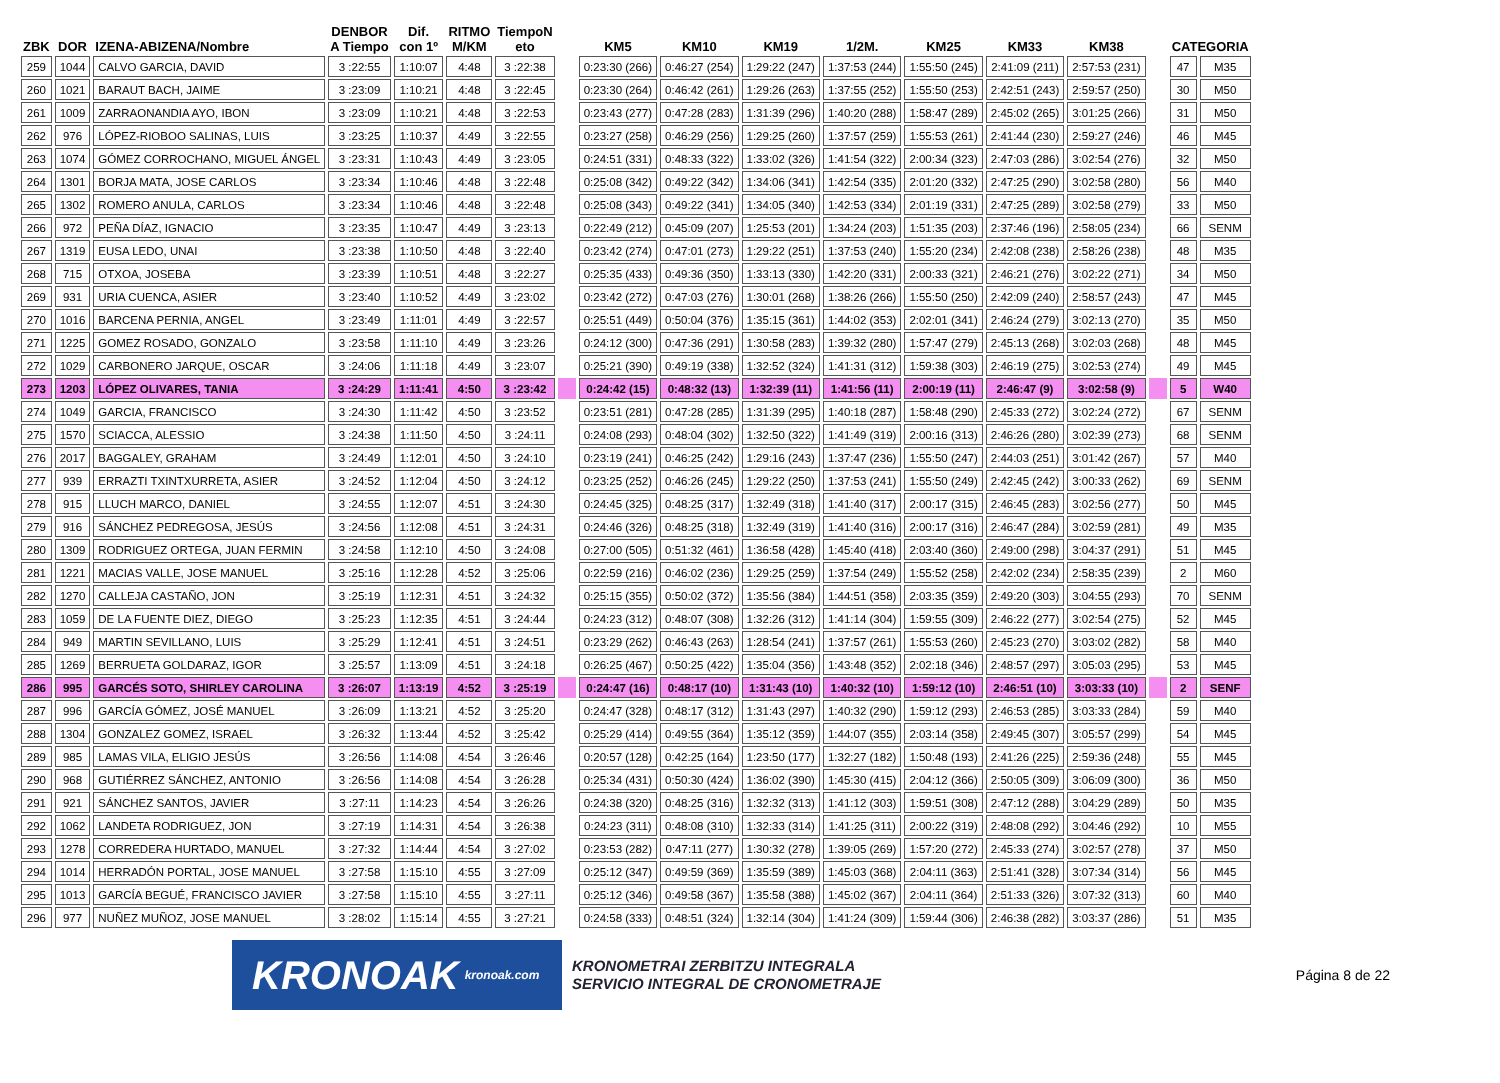| ZBK | DOR | IZENA-ABIZENA/Nombre | DENBOR A Tiempo | Dif. con 1º | RITMO M/KM | TiempoN eto | | KM5 | KM10 | KM19 | 1/2M. | KM25 | KM33 | KM38 | | CATEGORIA | |
| --- | --- | --- | --- | --- | --- | --- | --- | --- | --- | --- | --- | --- | --- | --- | --- | --- | --- |
| 259 | 1044 | CALVO GARCIA, DAVID | 3 :22:55 | 1:10:07 | 4:48 | 3 :22:38 | | 0:23:30 (266) | 0:46:27 (254) | 1:29:22 (247) | 1:37:53 (244) | 1:55:50 (245) | 2:41:09 (211) | 2:57:53 (231) | | 47 | M35 |
| 260 | 1021 | BARAUT BACH, JAIME | 3 :23:09 | 1:10:21 | 4:48 | 3 :22:45 | | 0:23:30 (264) | 0:46:42 (261) | 1:29:26 (263) | 1:37:55 (252) | 1:55:50 (253) | 2:42:51 (243) | 2:59:57 (250) | | 30 | M50 |
| 261 | 1009 | ZARRAONANDIA AYO, IBON | 3 :23:09 | 1:10:21 | 4:48 | 3 :22:53 | | 0:23:43 (277) | 0:47:28 (283) | 1:31:39 (296) | 1:40:20 (288) | 1:58:47 (289) | 2:45:02 (265) | 3:01:25 (266) | | 31 | M50 |
| 262 | 976 | LÓPEZ-RIOBOO SALINAS, LUIS | 3 :23:25 | 1:10:37 | 4:49 | 3 :22:55 | | 0:23:27 (258) | 0:46:29 (256) | 1:29:25 (260) | 1:37:57 (259) | 1:55:53 (261) | 2:41:44 (230) | 2:59:27 (246) | | 46 | M45 |
| 263 | 1074 | GÓMEZ CORROCHANO, MIGUEL ÁNGEL | 3 :23:31 | 1:10:43 | 4:49 | 3 :23:05 | | 0:24:51 (331) | 0:48:33 (322) | 1:33:02 (326) | 1:41:54 (322) | 2:00:34 (323) | 2:47:03 (286) | 3:02:54 (276) | | 32 | M50 |
| 264 | 1301 | BORJA MATA, JOSE CARLOS | 3 :23:34 | 1:10:46 | 4:48 | 3 :22:48 | | 0:25:08 (342) | 0:49:22 (342) | 1:34:06 (341) | 1:42:54 (335) | 2:01:20 (332) | 2:47:25 (290) | 3:02:58 (280) | | 56 | M40 |
| 265 | 1302 | ROMERO ANULA, CARLOS | 3 :23:34 | 1:10:46 | 4:48 | 3 :22:48 | | 0:25:08 (343) | 0:49:22 (341) | 1:34:05 (340) | 1:42:53 (334) | 2:01:19 (331) | 2:47:25 (289) | 3:02:58 (279) | | 33 | M50 |
| 266 | 972 | PEÑA DÍAZ, IGNACIO | 3 :23:35 | 1:10:47 | 4:49 | 3 :23:13 | | 0:22:49 (212) | 0:45:09 (207) | 1:25:53 (201) | 1:34:24 (203) | 1:51:35 (203) | 2:37:46 (196) | 2:58:05 (234) | | 66 | SENM |
| 267 | 1319 | EUSA LEDO, UNAI | 3 :23:38 | 1:10:50 | 4:48 | 3 :22:40 | | 0:23:42 (274) | 0:47:01 (273) | 1:29:22 (251) | 1:37:53 (240) | 1:55:20 (234) | 2:42:08 (238) | 2:58:26 (238) | | 48 | M35 |
| 268 | 715 | OTXOA, JOSEBA | 3 :23:39 | 1:10:51 | 4:48 | 3 :22:27 | | 0:25:35 (433) | 0:49:36 (350) | 1:33:13 (330) | 1:42:20 (331) | 2:00:33 (321) | 2:46:21 (276) | 3:02:22 (271) | | 34 | M50 |
| 269 | 931 | URIA CUENCA, ASIER | 3 :23:40 | 1:10:52 | 4:49 | 3 :23:02 | | 0:23:42 (272) | 0:47:03 (276) | 1:30:01 (268) | 1:38:26 (266) | 1:55:50 (250) | 2:42:09 (240) | 2:58:57 (243) | | 47 | M45 |
| 270 | 1016 | BARCENA PERNIA, ANGEL | 3 :23:49 | 1:11:01 | 4:49 | 3 :22:57 | | 0:25:51 (449) | 0:50:04 (376) | 1:35:15 (361) | 1:44:02 (353) | 2:02:01 (341) | 2:46:24 (279) | 3:02:13 (270) | | 35 | M50 |
| 271 | 1225 | GOMEZ ROSADO, GONZALO | 3 :23:58 | 1:11:10 | 4:49 | 3 :23:26 | | 0:24:12 (300) | 0:47:36 (291) | 1:30:58 (283) | 1:39:32 (280) | 1:57:47 (279) | 2:45:13 (268) | 3:02:03 (268) | | 48 | M45 |
| 272 | 1029 | CARBONERO JARQUE, OSCAR | 3 :24:06 | 1:11:18 | 4:49 | 3 :23:07 | | 0:25:21 (390) | 0:49:19 (338) | 1:32:52 (324) | 1:41:31 (312) | 1:59:38 (303) | 2:46:19 (275) | 3:02:53 (274) | | 49 | M45 |
| 273 | 1203 | LÓPEZ OLIVARES, TANIA | 3 :24:29 | 1:11:41 | 4:50 | 3 :23:42 | | 0:24:42 (15) | 0:48:32 (13) | 1:32:39 (11) | 1:41:56 (11) | 2:00:19 (11) | 2:46:47 (9) | 3:02:58 (9) | | 5 | W40 |
| 274 | 1049 | GARCIA, FRANCISCO | 3 :24:30 | 1:11:42 | 4:50 | 3 :23:52 | | 0:23:51 (281) | 0:47:28 (285) | 1:31:39 (295) | 1:40:18 (287) | 1:58:48 (290) | 2:45:33 (272) | 3:02:24 (272) | | 67 | SENM |
| 275 | 1570 | SCIACCA, ALESSIO | 3 :24:38 | 1:11:50 | 4:50 | 3 :24:11 | | 0:24:08 (293) | 0:48:04 (302) | 1:32:50 (322) | 1:41:49 (319) | 2:00:16 (313) | 2:46:26 (280) | 3:02:39 (273) | | 68 | SENM |
| 276 | 2017 | BAGGALEY, GRAHAM | 3 :24:49 | 1:12:01 | 4:50 | 3 :24:10 | | 0:23:19 (241) | 0:46:25 (242) | 1:29:16 (243) | 1:37:47 (236) | 1:55:50 (247) | 2:44:03 (251) | 3:01:42 (267) | | 57 | M40 |
| 277 | 939 | ERRAZTI TXINTXURRETA, ASIER | 3 :24:52 | 1:12:04 | 4:50 | 3 :24:12 | | 0:23:25 (252) | 0:46:26 (245) | 1:29:22 (250) | 1:37:53 (241) | 1:55:50 (249) | 2:42:45 (242) | 3:00:33 (262) | | 69 | SENM |
| 278 | 915 | LLUCH MARCO, DANIEL | 3 :24:55 | 1:12:07 | 4:51 | 3 :24:30 | | 0:24:45 (325) | 0:48:25 (317) | 1:32:49 (318) | 1:41:40 (317) | 2:00:17 (315) | 2:46:45 (283) | 3:02:56 (277) | | 50 | M45 |
| 279 | 916 | SÁNCHEZ PEDREGOSA, JESÚS | 3 :24:56 | 1:12:08 | 4:51 | 3 :24:31 | | 0:24:46 (326) | 0:48:25 (318) | 1:32:49 (319) | 1:41:40 (316) | 2:00:17 (316) | 2:46:47 (284) | 3:02:59 (281) | | 49 | M35 |
| 280 | 1309 | RODRIGUEZ ORTEGA, JUAN FERMIN | 3 :24:58 | 1:12:10 | 4:50 | 3 :24:08 | | 0:27:00 (505) | 0:51:32 (461) | 1:36:58 (428) | 1:45:40 (418) | 2:03:40 (360) | 2:49:00 (298) | 3:04:37 (291) | | 51 | M45 |
| 281 | 1221 | MACIAS VALLE, JOSE MANUEL | 3 :25:16 | 1:12:28 | 4:52 | 3 :25:06 | | 0:22:59 (216) | 0:46:02 (236) | 1:29:25 (259) | 1:37:54 (249) | 1:55:52 (258) | 2:42:02 (234) | 2:58:35 (239) | | 2 | M60 |
| 282 | 1270 | CALLEJA CASTAÑO, JON | 3 :25:19 | 1:12:31 | 4:51 | 3 :24:32 | | 0:25:15 (355) | 0:50:02 (372) | 1:35:56 (384) | 1:44:51 (358) | 2:03:35 (359) | 2:49:20 (303) | 3:04:55 (293) | | 70 | SENM |
| 283 | 1059 | DE LA FUENTE DIEZ, DIEGO | 3 :25:23 | 1:12:35 | 4:51 | 3 :24:44 | | 0:24:23 (312) | 0:48:07 (308) | 1:32:26 (312) | 1:41:14 (304) | 1:59:55 (309) | 2:46:22 (277) | 3:02:54 (275) | | 52 | M45 |
| 284 | 949 | MARTIN SEVILLANO, LUIS | 3 :25:29 | 1:12:41 | 4:51 | 3 :24:51 | | 0:23:29 (262) | 0:46:43 (263) | 1:28:54 (241) | 1:37:57 (261) | 1:55:53 (260) | 2:45:23 (270) | 3:03:02 (282) | | 58 | M40 |
| 285 | 1269 | BERRUETA GOLDARAZ, IGOR | 3 :25:57 | 1:13:09 | 4:51 | 3 :24:18 | | 0:26:25 (467) | 0:50:25 (422) | 1:35:04 (356) | 1:43:48 (352) | 2:02:18 (346) | 2:48:57 (297) | 3:05:03 (295) | | 53 | M45 |
| 286 | 995 | GARCÉS SOTO, SHIRLEY CAROLINA | 3 :26:07 | 1:13:19 | 4:52 | 3 :25:19 | | 0:24:47 (16) | 0:48:17 (10) | 1:31:43 (10) | 1:40:32 (10) | 1:59:12 (10) | 2:46:51 (10) | 3:03:33 (10) | | 2 | SENF |
| 287 | 996 | GARCÍA GÓMEZ, JOSÉ MANUEL | 3 :26:09 | 1:13:21 | 4:52 | 3 :25:20 | | 0:24:47 (328) | 0:48:17 (312) | 1:31:43 (297) | 1:40:32 (290) | 1:59:12 (293) | 2:46:53 (285) | 3:03:33 (284) | | 59 | M40 |
| 288 | 1304 | GONZALEZ GOMEZ, ISRAEL | 3 :26:32 | 1:13:44 | 4:52 | 3 :25:42 | | 0:25:29 (414) | 0:49:55 (364) | 1:35:12 (359) | 1:44:07 (355) | 2:03:14 (358) | 2:49:45 (307) | 3:05:57 (299) | | 54 | M45 |
| 289 | 985 | LAMAS VILA, ELIGIO JESÚS | 3 :26:56 | 1:14:08 | 4:54 | 3 :26:46 | | 0:20:57 (128) | 0:42:25 (164) | 1:23:50 (177) | 1:32:27 (182) | 1:50:48 (193) | 2:41:26 (225) | 2:59:36 (248) | | 55 | M45 |
| 290 | 968 | GUTIÉRREZ SÁNCHEZ, ANTONIO | 3 :26:56 | 1:14:08 | 4:54 | 3 :26:28 | | 0:25:34 (431) | 0:50:30 (424) | 1:36:02 (390) | 1:45:30 (415) | 2:04:12 (366) | 2:50:05 (309) | 3:06:09 (300) | | 36 | M50 |
| 291 | 921 | SÁNCHEZ SANTOS, JAVIER | 3 :27:11 | 1:14:23 | 4:54 | 3 :26:26 | | 0:24:38 (320) | 0:48:25 (316) | 1:32:32 (313) | 1:41:12 (303) | 1:59:51 (308) | 2:47:12 (288) | 3:04:29 (289) | | 50 | M35 |
| 292 | 1062 | LANDETA RODRIGUEZ, JON | 3 :27:19 | 1:14:31 | 4:54 | 3 :26:38 | | 0:24:23 (311) | 0:48:08 (310) | 1:32:33 (314) | 1:41:25 (311) | 2:00:22 (319) | 2:48:08 (292) | 3:04:46 (292) | | 10 | M55 |
| 293 | 1278 | CORREDERA HURTADO, MANUEL | 3 :27:32 | 1:14:44 | 4:54 | 3 :27:02 | | 0:23:53 (282) | 0:47:11 (277) | 1:30:32 (278) | 1:39:05 (269) | 1:57:20 (272) | 2:45:33 (274) | 3:02:57 (278) | | 37 | M50 |
| 294 | 1014 | HERRADÓN PORTAL, JOSE MANUEL | 3 :27:58 | 1:15:10 | 4:55 | 3 :27:09 | | 0:25:12 (347) | 0:49:59 (369) | 1:35:59 (389) | 1:45:03 (368) | 2:04:11 (363) | 2:51:41 (328) | 3:07:34 (314) | | 56 | M45 |
| 295 | 1013 | GARCÍA BEGUÉ, FRANCISCO JAVIER | 3 :27:58 | 1:15:10 | 4:55 | 3 :27:11 | | 0:25:12 (346) | 0:49:58 (367) | 1:35:58 (388) | 1:45:02 (367) | 2:04:11 (364) | 2:51:33 (326) | 3:07:32 (313) | | 60 | M40 |
| 296 | 977 | NUÑEZ MUÑOZ, JOSE MANUEL | 3 :28:02 | 1:15:14 | 4:55 | 3 :27:21 | | 0:24:58 (333) | 0:48:51 (324) | 1:32:14 (304) | 1:41:24 (309) | 1:59:44 (306) | 2:46:38 (282) | 3:03:37 (286) | | 51 | M35 |
KRONOAK kronoak.com
KRONOMETRAI ZERBITZU INTEGRALA
SERVICIO INTEGRAL DE CRONOMETRAJE
Página 8 de 22